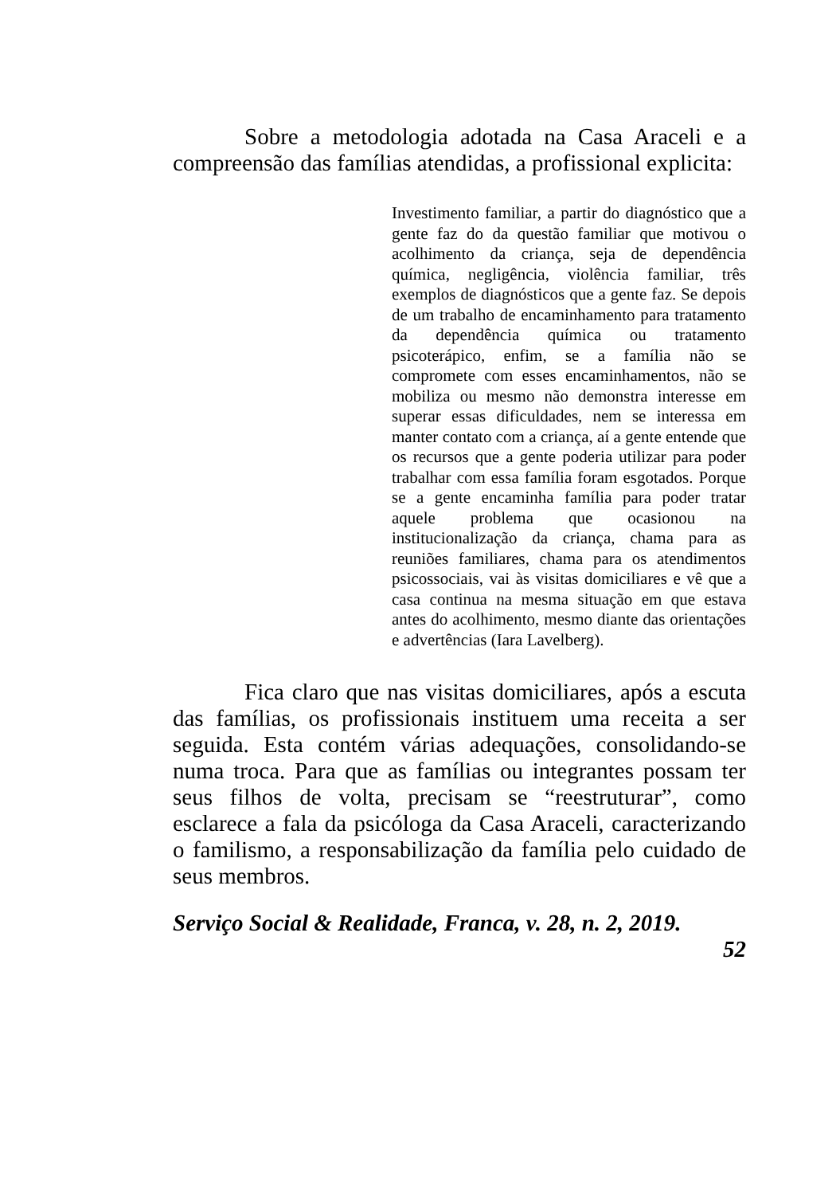Sobre a metodologia adotada na Casa Araceli e a compreensão das famílias atendidas, a profissional explicita:
Investimento familiar, a partir do diagnóstico que a gente faz do da questão familiar que motivou o acolhimento da criança, seja de dependência química, negligência, violência familiar, três exemplos de diagnósticos que a gente faz. Se depois de um trabalho de encaminhamento para tratamento da dependência química ou tratamento psicoterápico, enfim, se a família não se compromete com esses encaminhamentos, não se mobiliza ou mesmo não demonstra interesse em superar essas dificuldades, nem se interessa em manter contato com a criança, aí a gente entende que os recursos que a gente poderia utilizar para poder trabalhar com essa família foram esgotados. Porque se a gente encaminha família para poder tratar aquele problema que ocasionou na institucionalização da criança, chama para as reuniões familiares, chama para os atendimentos psicossociais, vai às visitas domiciliares e vê que a casa continua na mesma situação em que estava antes do acolhimento, mesmo diante das orientações e advertências (Iara Lavelberg).
Fica claro que nas visitas domiciliares, após a escuta das famílias, os profissionais instituem uma receita a ser seguida. Esta contém várias adequações, consolidando-se numa troca. Para que as famílias ou integrantes possam ter seus filhos de volta, precisam se “reestruturar”, como esclarece a fala da psicóloga da Casa Araceli, caracterizando o familismo, a responsabilização da família pelo cuidado de seus membros.
Serviço Social & Realidade, Franca, v. 28, n. 2, 2019.
52